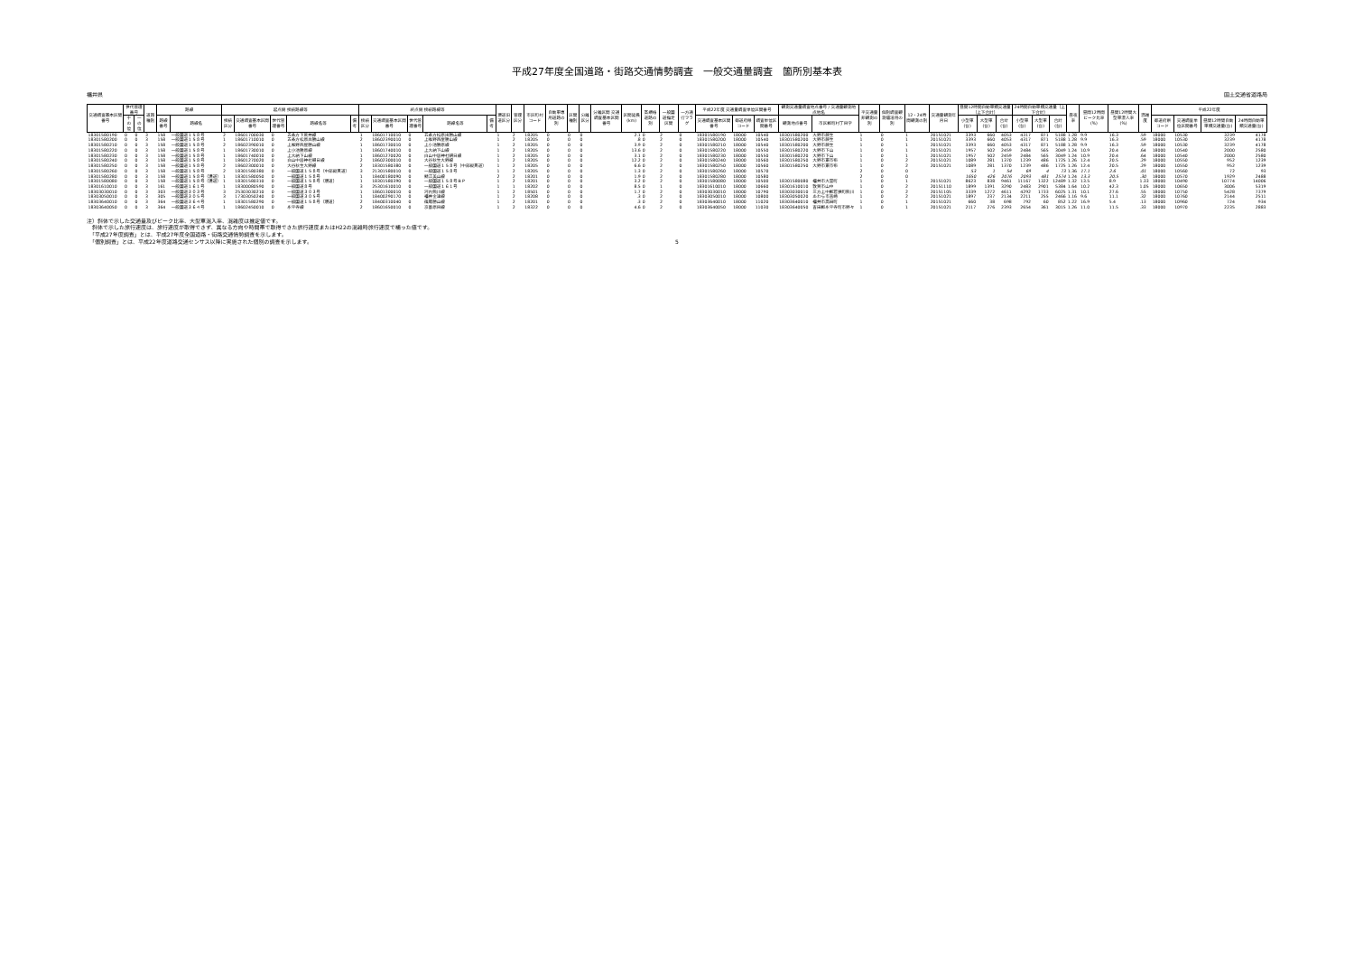平成27年度全国道路・街路交通情勢調査　一般交通量調査　箇所別基本表
福井県 国土交通省道路局
| 交通調査基本区間番号 | 世代管理番号 | | 道路種別 | 路線 | | 起点側 接続路線等 | | | | | 終点側 接続路線等 | | | | | 現道旧道区分 | 管理区分 | 市区町村コード | 自動車専用道路の別 | 区間種別 | 分離区分 | 分離区間 交通調査基本区間番号 | 区間延長 (km) | 高規格道路の別 | 一般国道指定区間 | 一方通行フラグ | 平成22年度 交通量調査単位区間番号 | | | 観測交通量調査地点番号 / 交通量観測地点地名 | | 平交通量非観測の別 | 個別調査観測値活用の別 | 12・24時間観測の別 | 交通量観測年月日 | 昼間12時間自動車類交通量（上下合計） | | | 24時間自動車類交通量（上下合計） | | | 昼夜率 | 昼間12時間ピーク比率(%) | 昼間12時間大型車混入率(%) | 混雑度 | 平成22年度 | | | |
| --- | --- | --- | --- | --- | --- | --- | --- | --- | --- | --- | --- | --- | --- | --- | --- | --- | --- | --- | --- | --- | --- | --- | --- | --- | --- | --- | --- | --- | --- | --- | --- | --- | --- | --- | --- | --- | --- | --- | --- | --- | --- | --- | --- | --- | --- | --- | --- | --- | --- |
| | 十の位 | 一の位 | | 路線番号 | 路線名 | 接続区分 | 交通調査基本区間番号 | 世代管理番号 | 路線名等 | 備考 | 接続区分 | 交通調査基本区間番号 | 世代管理番号 | 路線名等 | 備考 | | | | | | | | | | | | 交通調査基本区間番号 | 都道府県コード | 調査単位区間番号 | 観測地点番号 | 市区郡町村丁目字 | | | | | 小型車(台) | 大型車(台) | 合計(台) | 小型車(台) | 大型車(台) | 合計(台) | | | | | 都道府県コード | 交通調査単位区間番号 | 昼間12時間自動車類交通量(台) | 24時間自動車類交通量(台) |
| 18301580190 | 0 | 0 | 3 | 158 | 一般国道１５８号 | 2 | 18601700030 | 0 | 五条方下荒井線 | | 1 | 18601710010 | 0 | 五条方松原出勝山線 | | 1 | 2 | 18205 | 0 | 0 | 0 | | 2.1 | 0 | 2 | 0 | 18301580190 | 18000 | 10540 | 18301580200 | 大野市蕨生 | 1 | 0 | 1 | 20151021 | 3393 | 660 | 4053 | 4317 | 871 | 5188 | 1.28 | 9.9 | 16.3 | .59 | 18000 | 10530 | 3239 | 4178 |
| 18301580200 | 0 | 0 | 3 | 158 | 一般国道１５８号 | 1 | 18601710010 | 0 | 五条方松原出勝山線 | | 2 | 18602390010 | 0 | 上唯野西屋勝山線 | | 1 | 2 | 18205 | 0 | 0 | 0 | | .8 | 0 | 2 | 0 | 18301580200 | 18000 | 10540 | 18301580200 | 大野市蕨生 | 1 | 0 | 1 | 20151021 | 3393 | 660 | 4053 | 4317 | 871 | 5188 | 1.28 | 9.9 | 16.3 | .59 | 18000 | 10530 | 3239 | 4178 |
| 18301580210 | 0 | 0 | 3 | 158 | 一般国道１５８号 | 2 | 18602390010 | 0 | 上唯野西屋勝山線 | | 1 | 18601730010 | 0 | 上小池勝原線 | | 1 | 2 | 18205 | 0 | 0 | 0 | | 3.9 | 0 | 2 | 0 | 18301580210 | 18000 | 10540 | 18301580200 | 大野市蕨生 | 1 | 0 | 1 | 20151021 | 3393 | 660 | 4053 | 4317 | 871 | 5188 | 1.28 | 9.9 | 16.3 | .59 | 18000 | 10530 | 3239 | 4178 |
| 18301580220 | 0 | 0 | 3 | 158 | 一般国道１５８号 | 1 | 18601730010 | 0 | 上小池勝原線 | | 1 | 18601740010 | 0 | 上大納下山線 | | 1 | 2 | 18205 | 0 | 0 | 0 | | 13.6 | 0 | 2 | 0 | 18301580220 | 18000 | 10550 | 18301580220 | 大野市下山 | 1 | 0 | 1 | 20151021 | 1957 | 502 | 2459 | 2484 | 565 | 3049 | 1.24 | 10.9 | 20.4 | .64 | 18000 | 10540 | 2000 | 2580 |
| 18301580230 | 0 | 0 | 3 | 158 | 一般国道１５８号 | 1 | 18601740010 | 0 | 上大納下山線 | | 1 | 18601270020 | 0 | 白山中居神社朝日線 | | 1 | 2 | 18205 | 0 | 0 | 0 | | 3.1 | 0 | 2 | 0 | 18301580230 | 18000 | 10550 | 18301580220 | 大野市下山 | 1 | 0 | 1 | 20151021 | 1957 | 502 | 2459 | 2484 | 565 | 3049 | 1.24 | 10.9 | 20.4 | .64 | 18000 | 10540 | 2000 | 2580 |
| 18301580240 | 0 | 0 | 3 | 158 | 一般国道１５８号 | 1 | 18601270020 | 0 | 白山中居神社朝日線 | | 2 | 18602300010 | 0 | 大谷秋生大野線 | | 1 | 2 | 18205 | 0 | 0 | 0 | | 12.2 | 0 | 2 | 0 | 18301580240 | 18000 | 10560 | 18301580250 | 大野市東市布 | 1 | 0 | 2 | 20151021 | 1089 | 281 | 1370 | 1239 | 486 | 1725 | 1.26 | 12.4 | 20.5 | .29 | 18000 | 10550 | 952 | 1239 |
| 18301580250 | 0 | 0 | 3 | 158 | 一般国道１５８号 | 2 | 18602300010 | 0 | 大谷秋生大野線 | | 2 | 18301580380 | 0 | 一般国道１５８号（中部縦貫道） | | 1 | 2 | 18205 | 0 | 0 | 0 | | 6.6 | 0 | 2 | 0 | 18301580250 | 18000 | 10560 | 18301580250 | 大野市東市布 | 1 | 0 | 2 | 20151021 | 1089 | 281 | 1370 | 1239 | 486 | 1725 | 1.26 | 12.4 | 20.5 | .29 | 18000 | 10550 | 952 | 1239 |
| 18301580260 | 0 | 0 | 3 | 158 | 一般国道１５８号 | 2 | 18301580380 | 0 | 一般国道１５８号（中部縦貫道） | | 3 | 21301580010 | 0 | 一般国道１５８号 | | 1 | 2 | 18205 | 0 | 0 | 0 | | 1.3 | 0 | 2 | 0 | 18301580260 | 18000 | 10570 | | | 2 | 0 | 0 | | 53 | 1 | 54 | 69 | 4 | 73 | 1.36 | 17.1 | 2.6 | .01 | 18000 | 10560 | 72 | 93 |
| 18301580280 | 0 | 0 | 3 | 158 | 一般国道１５８号（現道） | 1 | 18301580050 | 0 | 一般国道１５８号 | | 1 | 18400180090 | 0 | 鯖江美山線 | | 2 | 2 | 18201 | 0 | 0 | 0 | | 1.9 | 0 | 2 | 0 | 18301580280 | 18000 | 10580 | | | 2 | 0 | 0 | | 1650 | 426 | 2076 | 2093 | 481 | 2574 | 1.24 | 13.3 | 20.5 | .30 | 18000 | 10570 | 1929 | 2488 |
| 18301580080 | 0 | 0 | 3 | 158 | 一般国道１５８号（現道） | 1 | 18301580310 | 0 | 一般国道１５８号（現道） | | 1 | 18301580390 | 0 | 一般国道１５８号ＢＰ | | 1 | 2 | 18201 | 0 | 0 | 0 | | 3.2 | 0 | 2 | 0 | 18301580080 | 18000 | 10500 | 18301580080 | 福井市大宮町 | 1 | 0 | 1 | 20151021 | 8623 | 838 | 9461 | 11167 | 1322 | 12489 | 1.32 | 13.5 | 8.9 | 1.33 | 18000 | 10490 | 10774 | 14006 |
| 18301610010 | 0 | 0 | 3 | 161 | 一般国道１６１号 | 1 | 18300080590 | 0 | 一般国道８号 | | 3 | 25301610010 | 0 | 一般国道１６１号 | | 1 | 1 | 18202 | 0 | 0 | 0 | | 8.5 | 0 | 1 | 0 | 18301610010 | 18000 | 10660 | 18301610010 | 敦賀市山中 | 1 | 0 | 2 | 20151110 | 1899 | 1391 | 3290 | 2483 | 2901 | 5384 | 1.64 | 10.2 | 42.3 | 1.05 | 18000 | 10650 | 3006 | 5319 |
| 18303030010 | 0 | 0 | 3 | 303 | 一般国道３０３号 | 3 | 25303030210 | 0 | 一般国道３０３号 | | 1 | 18601300010 | 0 | 河内熊川線 | | 1 | 2 | 18501 | 0 | 0 | 0 | | 1.7 | 0 | 2 | 0 | 18303030010 | 18000 | 10790 | 18303030010 | 三方上中郡若狭町熊川 | 1 | 0 | 2 | 20151105 | 3339 | 1272 | 4611 | 4292 | 1733 | 6025 | 1.31 | 10.1 | 27.6 | .55 | 18000 | 10750 | 5428 | 7379 |
| 18303050010 | 0 | 0 | 3 | 305 | 一般国道３０５号 | 3 | 17303050240 | 0 | 一般国道３０５号 | | 1 | 18400290170 | 0 | 福井金津線 | | 1 | 2 | 18208 | 0 | 0 | 0 | | .3 | 0 | 2 | 0 | 18303050010 | 18000 | 10800 | 18303050020 | あわら市吉崎 | 1 | 0 | 2 | 20151021 | 1897 | 237 | 2134 | 2211 | 255 | 2466 | 1.16 | 9.6 | 11.1 | .32 | 18000 | 10760 | 2144 | 2511 |
| 18303640010 | 0 | 0 | 3 | 364 | 一般国道３６４号 | 1 | 18301580290 | 0 | 一般国道１５８号（現道） | | 2 | 18400310040 | 0 | 篠尾勝山線 | | 1 | 2 | 18201 | 0 | 0 | 0 | | .3 | 0 | 2 | 0 | 18303640010 | 18000 | 11020 | 18303640010 | 福井市高田町 | 1 | 0 | 1 | 20151021 | 660 | 38 | 698 | 792 | 60 | 852 | 1.22 | 16.9 | 5.4 | .13 | 18000 | 10960 | 724 | 934 |
| 18303640050 | 0 | 0 | 3 | 364 | 一般国道３６４号 | 1 | 18602450010 | 0 | 永平寺線 | | 2 | 18601650010 | 0 | 京善原目線 | | 1 | 2 | 18322 | 0 | 0 | 0 | | 4.6 | 0 | 2 | 0 | 18303640050 | 18000 | 11030 | 18303640050 | 吉田郡永平寺町市野々 | 1 | 0 | 1 | 20151021 | 2117 | 276 | 2393 | 2654 | 361 | 3015 | 1.26 | 11.0 | 11.5 | .33 | 18000 | 10970 | 2235 | 2883 |
注）斜体で示した交通量及びピーク比率、大型車混入率、混雑度は推定値です。
　斜体で示した旅行速度は、旅行速度が取得できず、異なる方向や時間帯で取得できた旅行速度またはH22の混雑時旅行速度で補った値です。
　「平成27年度調査」とは、平成27年度全国道路・街路交通情勢調査を示します。
　「個別調査」とは、平成22年度道路交通センサス以降に実施された個別の調査を示します。
5